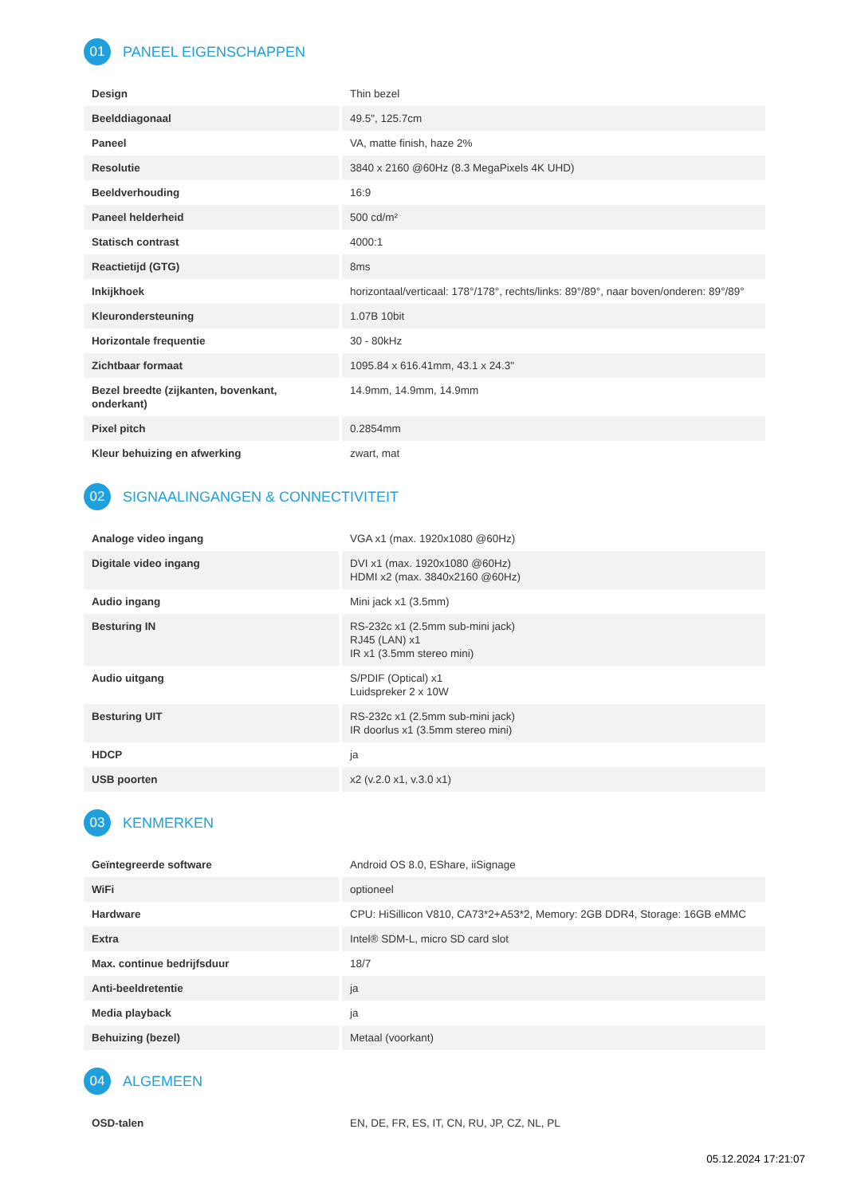01
PANEEL EIGENSCHAPPEN
| Design | Thin bezel |
| Beelddiagonaal | 49.5", 125.7cm |
| Paneel | VA, matte finish, haze 2% |
| Resolutie | 3840 x 2160 @60Hz (8.3 MegaPixels 4K UHD) |
| Beeldverhouding | 16:9 |
| Paneel helderheid | 500 cd/m² |
| Statisch contrast | 4000:1 |
| Reactietijd (GTG) | 8ms |
| Inkijkhoek | horizontaal/verticaal: 178°/178°, rechts/links: 89°/89°, naar boven/onderen: 89°/89° |
| Kleurondersteuning | 1.07B 10bit |
| Horizontale frequentie | 30 - 80kHz |
| Zichtbaar formaat | 1095.84 x 616.41mm, 43.1 x 24.3" |
| Bezel breedte (zijkanten, bovenkant, onderkant) | 14.9mm, 14.9mm, 14.9mm |
| Pixel pitch | 0.2854mm |
| Kleur behuizing en afwerking | zwart, mat |
02
SIGNAALINGANGEN & CONNECTIVITEIT
| Analoge video ingang | VGA x1 (max. 1920x1080 @60Hz) |
| Digitale video ingang | DVI x1 (max. 1920x1080 @60Hz) HDMI x2 (max. 3840x2160 @60Hz) |
| Audio ingang | Mini jack x1 (3.5mm) |
| Besturing IN | RS-232c x1 (2.5mm sub-mini jack) RJ45 (LAN) x1 IR x1 (3.5mm stereo mini) |
| Audio uitgang | S/PDIF (Optical) x1 Luidspreker 2 x 10W |
| Besturing UIT | RS-232c x1 (2.5mm sub-mini jack) IR doorlus x1 (3.5mm stereo mini) |
| HDCP | ja |
| USB poorten | x2 (v.2.0 x1, v.3.0 x1) |
03
KENMERKEN
| Geïntegreerde software | Android OS 8.0, EShare, iiSignage |
| WiFi | optioneel |
| Hardware | CPU: HiSillicon V810, CA73*2+A53*2, Memory: 2GB DDR4, Storage: 16GB eMMC |
| Extra | Intel® SDM-L, micro SD card slot |
| Max. continue bedrijfsduur | 18/7 |
| Anti-beeldretentie | ja |
| Media playback | ja |
| Behuizing (bezel) | Metaal (voorkant) |
04
ALGEMEEN
| OSD-talen | EN, DE, FR, ES, IT, CN, RU, JP, CZ, NL, PL |
05.12.2024 17:21:07